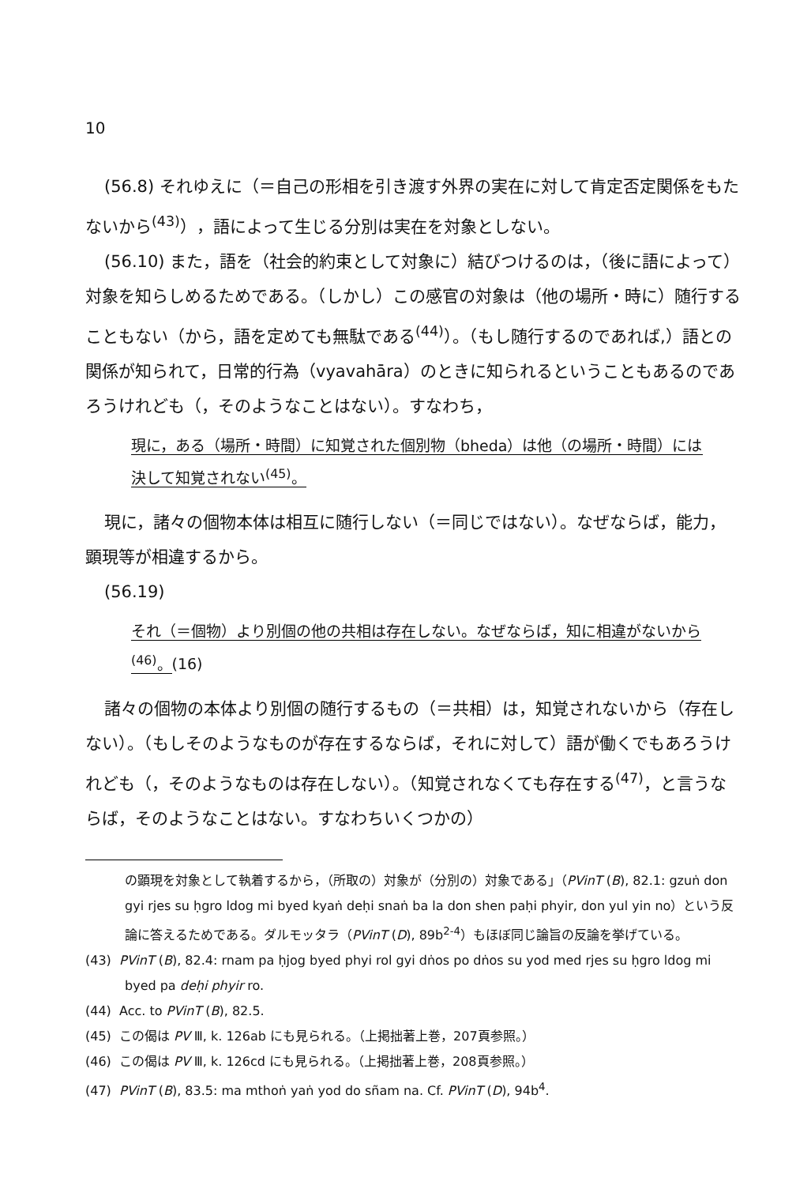10
(56.8) それゆえに（＝自己の形相を引き渡す外界の実在に対して肯定否定関係をもたないから<sup>(43)</sup>），語によって生じる分別は実在を対象としない。
(56.10) また，語を（社会的約束として対象に）結びつけるのは，（後に語によって）対象を知らしめるためである。（しかし）この感官の対象は（他の場所・時に）随行することもない（から，語を定めても無駄である<sup>(44)</sup>）。（もし随行するのであれば,）語との関係が知られて，日常的行為（vyavahāra）のときに知られるということもあるのであろうけれども（，そのようなことはない）。すなわち，
現に，ある（場所・時間）に知覚された個別物（bheda）は他（の場所・時間）には決して知覚されない<sup>(45)</sup>。
現に，諸々の個物本体は相互に随行しない（＝同じではない）。なぜならば，能力，顕現等が相違するから。
(56.19)
それ（＝個物）より別個の他の共相は存在しない。なぜならば，知に相違がないから<sup>(46)</sup>。(16)
諸々の個物の本体より別個の随行するもの（＝共相）は，知覚されないから（存在しない）。（もしそのようなものが存在するならば，それに対して）語が働くでもあろうけれども（，そのようなものは存在しない）。（知覚されなくても存在する<sup>(47)</sup>，と言うならば，そのようなことはない。すなわちいくつかの）
の顕現を対象として執着するから，（所取の）対象が（分別の）対象である」（PVinT (B), 82.1: gzuṅ don gyi rjes su ḥgro ldog mi byed kyaṅ deḥi snaṅ ba la don shen paḥi phyir, don yul yin no）という反論に答えるためである。ダルモッタラ（PVinT (D), 89b<sup>2-4</sup>）もほぼ同じ論旨の反論を挙げている。
(43) PVinT (B), 82.4: rnam pa ḥjog byed phyi rol gyi dṅos po dṅos su yod med rjes su ḥgro ldog mi byed pa deḥi phyir ro.
(44) Acc. to PVinT (B), 82.5.
(45) この偈は PV Ⅲ, k. 126ab にも見られる。（上掲拙著上巻，207頁参照。）
(46) この偈は PV Ⅲ, k. 126cd にも見られる。（上掲拙著上巻，208頁参照。）
(47) PVinT (B), 83.5: ma mthoṅ yaṅ yod do sñam na. Cf. PVinT (D), 94b<sup>4</sup>.